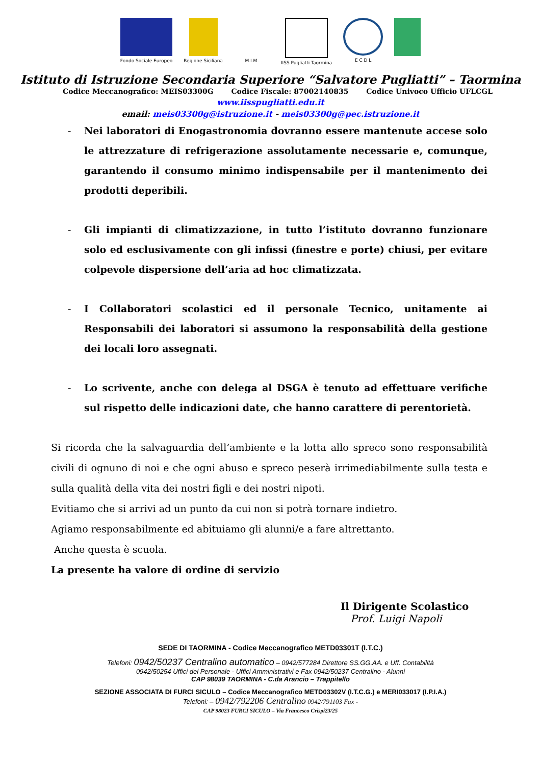Fondo Sociale Europeo Regione Siciliana M.I.M. IISS Pugliatti Taormina E C D L
Istituto di Istruzione Secondaria Superiore “Salvatore Pugliatti” – Taormina
Codice Meccanografico: MEIS03300G Codice Fiscale: 87002140835 Codice Univoco Ufficio UFLCGL
www.iisspugliatti.edu.it
email: meis03300g@istruzione.it - meis03300g@pec.istruzione.it
- Nei laboratori di Enogastronomia dovranno essere mantenute accese solo le attrezzature di refrigerazione assolutamente necessarie e, comunque, garantendo il consumo minimo indispensabile per il mantenimento dei prodotti deperibili.
- Gli impianti di climatizzazione, in tutto l’istituto dovranno funzionare solo ed esclusivamente con gli infissi (finestre e porte) chiusi, per evitare colpevole dispersione dell’aria ad hoc climatizzata.
- I Collaboratori scolastici ed il personale Tecnico, unitamente ai Responsabili dei laboratori si assumono la responsabilità della gestione dei locali loro assegnati.
- Lo scrivente, anche con delega al DSGA è tenuto ad effettuare verifiche sul rispetto delle indicazioni date, che hanno carattere di perentorietà.
Si ricorda che la salvaguardia dell’ambiente e la lotta allo spreco sono responsabilità civili di ognuno di noi e che ogni abuso e spreco peserà irrimediabilmente sulla testa e sulla qualità della vita dei nostri figli e dei nostri nipoti.
Evitiamo che si arrivi ad un punto da cui non si potrà tornare indietro.
Agiamo responsabilmente ed abituiamo gli alunni/e a fare altrettanto.
Anche questa è scuola.
La presente ha valore di ordine di servizio
Il Dirigente Scolastico
Prof. Luigi Napoli
SEDE DI TAORMINA - Codice Meccanografico METD03301T (I.T.C.)
Telefoni: 0942/50237 Centralino automatico – 0942/577284 Direttore SS.GG.AA. e Uff. Contabilità
0942/50254 Uffici del Personale - Uffici Amministrativi e Fax 0942/50237 Centralino - Alunni
CAP 98039 TAORMINA - C.da Arancio – Trappitello
SEZIONE ASSOCIATA DI FURCI SICULO – Codice Meccanografico METD03302V (I.T.C.G.) e MERI033017 (I.P.I.A.)
Telefoni: – 0942/792206 Centralino 0942/791103 Fax -
CAP 98023 FURCI SICULO – Via Francesco Crispi23/25